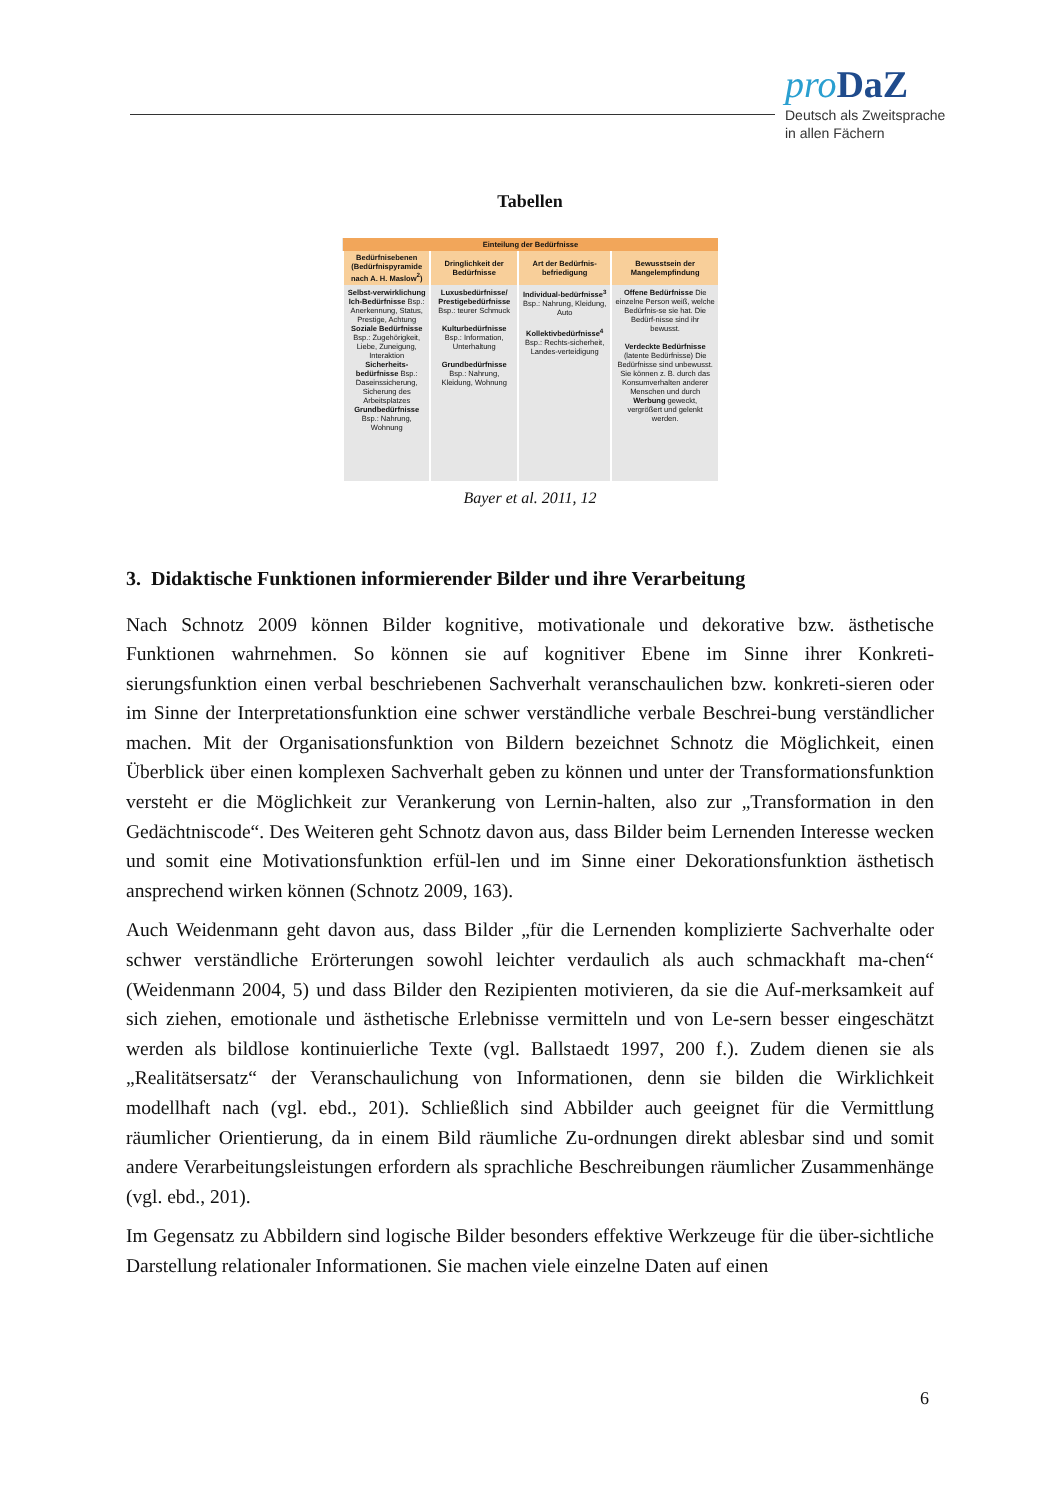pro DaZ
Deutsch als Zweitsprache
in allen Fächern
Tabellen
| Einteilung der Bedürfnisse | | | |
| --- | --- | --- | --- |
| Bedürfnisebenen (Bedürfnispyramide nach A. H. Maslow<sup>2</sup>) | Dringlichkeit der Bedürfnisse | Art der Bedürfnis-befriedigung | Bewusstsein der Mangelempfindung |
| Selbst-verwirklichung Ich-Bedürfnisse Bsp.: Anerkennung, Status, Prestige, Achtung Soziale Bedürfnisse Bsp.: Zugehörigkeit, Liebe, Zuneigung, Interaktion Sicherheits-bedürfnisse Bsp.: Daseinssicherung, Sicherung des Arbeitsplatzes Grundbedürfnisse Bsp.: Nahrung, Wohnung | Luxusbedürfnisse/ Prestigebedürfnisse Bsp.: teurer Schmuck Kulturbedürfnisse Bsp.: Information, Unterhaltung Grundbedürfnisse Bsp.: Nahrung, Kleidung, Wohnung | Individual-bedürfnisse<sup>3</sup> Bsp.: Nahrung, Kleidung, Auto Kollektivbedürfnisse<sup>4</sup> Bsp.: Rechts-sicherheit, Landes-verteidigung | Offene Bedürfnisse Die einzelne Person weiß, welche Bedürfnis-se sie hat. Die Bedürf-nisse sind ihr bewusst. Verdeckte Bedürfnisse (latente Bedürfnisse) Die Bedürfnisse sind unbewusst. Sie können z. B. durch das Konsumverhalten anderer Menschen und durch Werbung geweckt, vergrößert und gelenkt werden. |
Bayer et al. 2011, 12
3. Didaktische Funktionen informierender Bilder und ihre Verarbeitung
Nach Schnotz 2009 können Bilder kognitive, motivationale und dekorative bzw. ästhetische Funktionen wahrnehmen. So können sie auf kognitiver Ebene im Sinne ihrer Konkreti-sierungsfunktion einen verbal beschriebenen Sachverhalt veranschaulichen bzw. konkreti-sieren oder im Sinne der Interpretationsfunktion eine schwer verständliche verbale Beschrei-bung verständlicher machen. Mit der Organisationsfunktion von Bildern bezeichnet Schnotz die Möglichkeit, einen Überblick über einen komplexen Sachverhalt geben zu können und unter der Transformationsfunktion versteht er die Möglichkeit zur Verankerung von Lernin-halten, also zur „Transformation in den Gedächtniscode“. Des Weiteren geht Schnotz davon aus, dass Bilder beim Lernenden Interesse wecken und somit eine Motivationsfunktion erfül-len und im Sinne einer Dekorationsfunktion ästhetisch ansprechend wirken können (Schnotz 2009, 163).
Auch Weidenmann geht davon aus, dass Bilder „für die Lernenden komplizierte Sachverhalte oder schwer verständliche Erörterungen sowohl leichter verdaulich als auch schmackhaft ma-chen“ (Weidenmann 2004, 5) und dass Bilder den Rezipienten motivieren, da sie die Auf-merksamkeit auf sich ziehen, emotionale und ästhetische Erlebnisse vermitteln und von Le-sern besser eingeschätzt werden als bildlose kontinuierliche Texte (vgl. Ballstaedt 1997, 200 f.). Zudem dienen sie als „Realitätsersatz“ der Veranschaulichung von Informationen, denn sie bilden die Wirklichkeit modellhaft nach (vgl. ebd., 201). Schließlich sind Abbilder auch geeignet für die Vermittlung räumlicher Orientierung, da in einem Bild räumliche Zu-ordnungen direkt ablesbar sind und somit andere Verarbeitungsleistungen erfordern als sprachliche Beschreibungen räumlicher Zusammenhänge (vgl. ebd., 201).
Im Gegensatz zu Abbildern sind logische Bilder besonders effektive Werkzeuge für die über-sichtliche Darstellung relationaler Informationen. Sie machen viele einzelne Daten auf einen
6